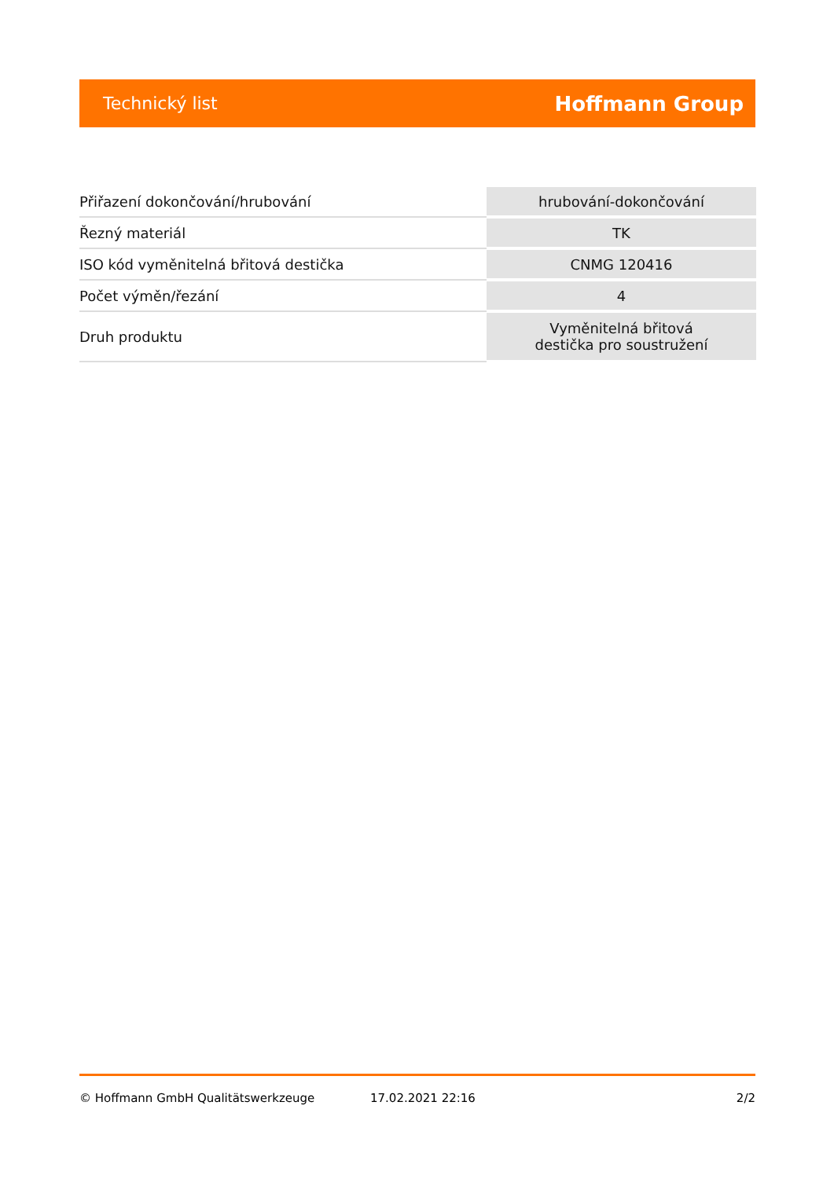Technický list Hoffmann Group
| Přiřazení dokončování/hrubování | hrubování-dokončování |
| Řezný materiál | TK |
| ISO kód vyměnitelná břitová destička | CNMG 120416 |
| Počet výměn/řezání | 4 |
| Druh produktu | Vyměnitelná břitová destička pro soustružení |
© Hoffmann GmbH Qualitätswerkzeuge 17.02.2021 22:16 2/2